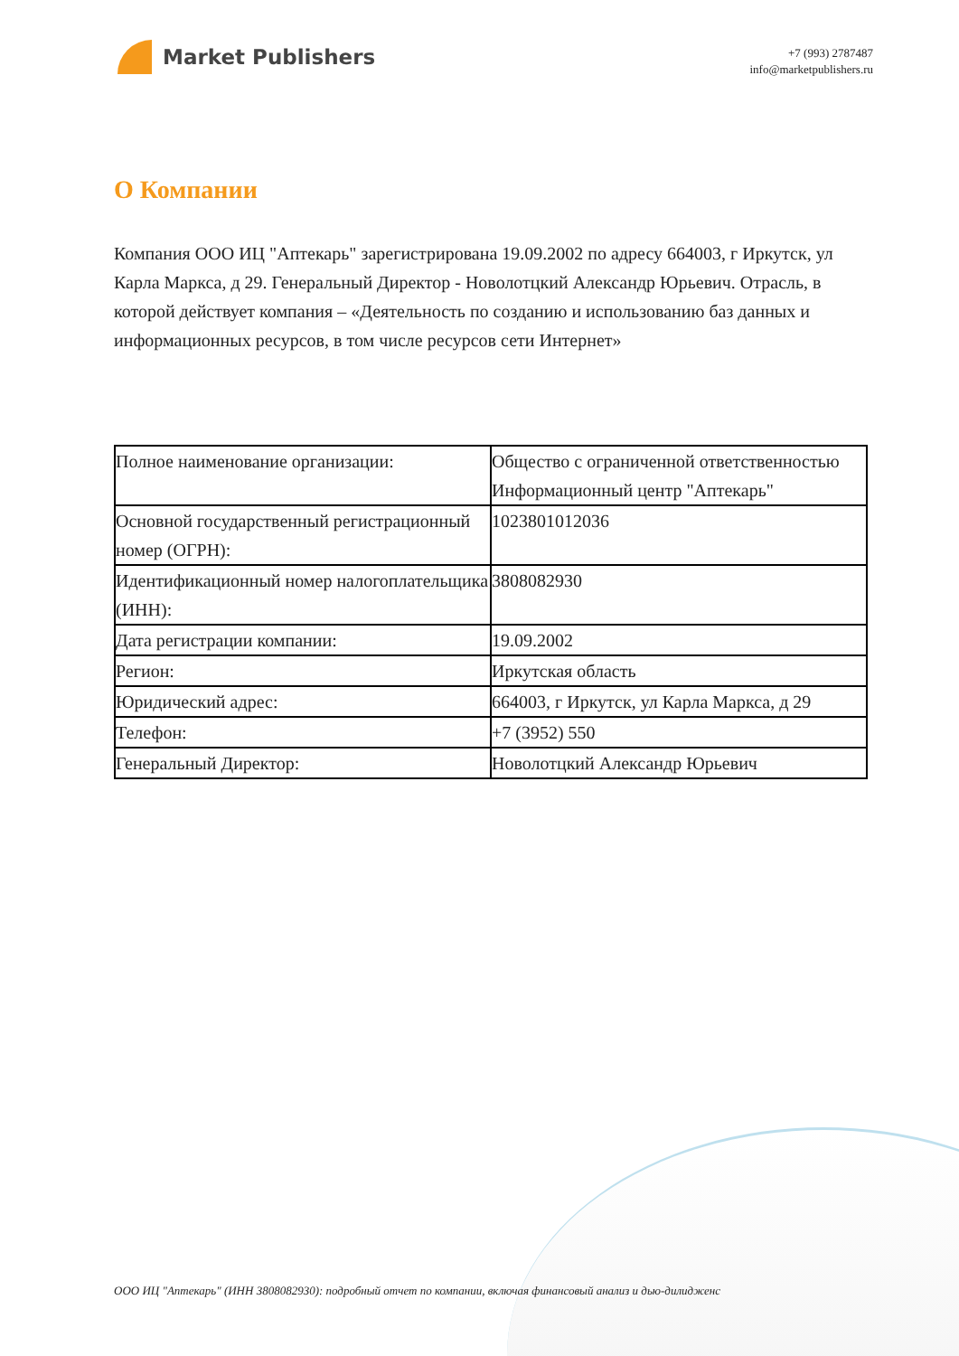Market Publishers
+7 (993) 2787487
info@marketpublishers.ru
О Компании
Компания ООО ИЦ "Аптекарь" зарегистрирована 19.09.2002 по адресу 664003, г Иркутск, ул Карла Маркса, д 29. Генеральный Директор - Новолотцкий Александр Юрьевич. Отрасль, в которой действует компания – «Деятельность по созданию и использованию баз данных и информационных ресурсов, в том числе ресурсов сети Интернет»
| Полное наименование организации: | Общество с ограниченной ответственностью Информационный центр "Аптекарь" |
| Основной государственный регистрационный номер (ОГРН): | 1023801012036 |
| Идентификационный номер налогоплательщика (ИНН): | 3808082930 |
| Дата регистрации компании: | 19.09.2002 |
| Регион: | Иркутская область |
| Юридический адрес: | 664003, г Иркутск, ул Карла Маркса, д 29 |
| Телефон: | +7 (3952) 550 |
| Генеральный Директор: | Новолотцкий Александр Юрьевич |
ООО ИЦ "Аптекарь" (ИНН 3808082930): подробный отчет по компании, включая финансовый анализ и дью-дилидженс